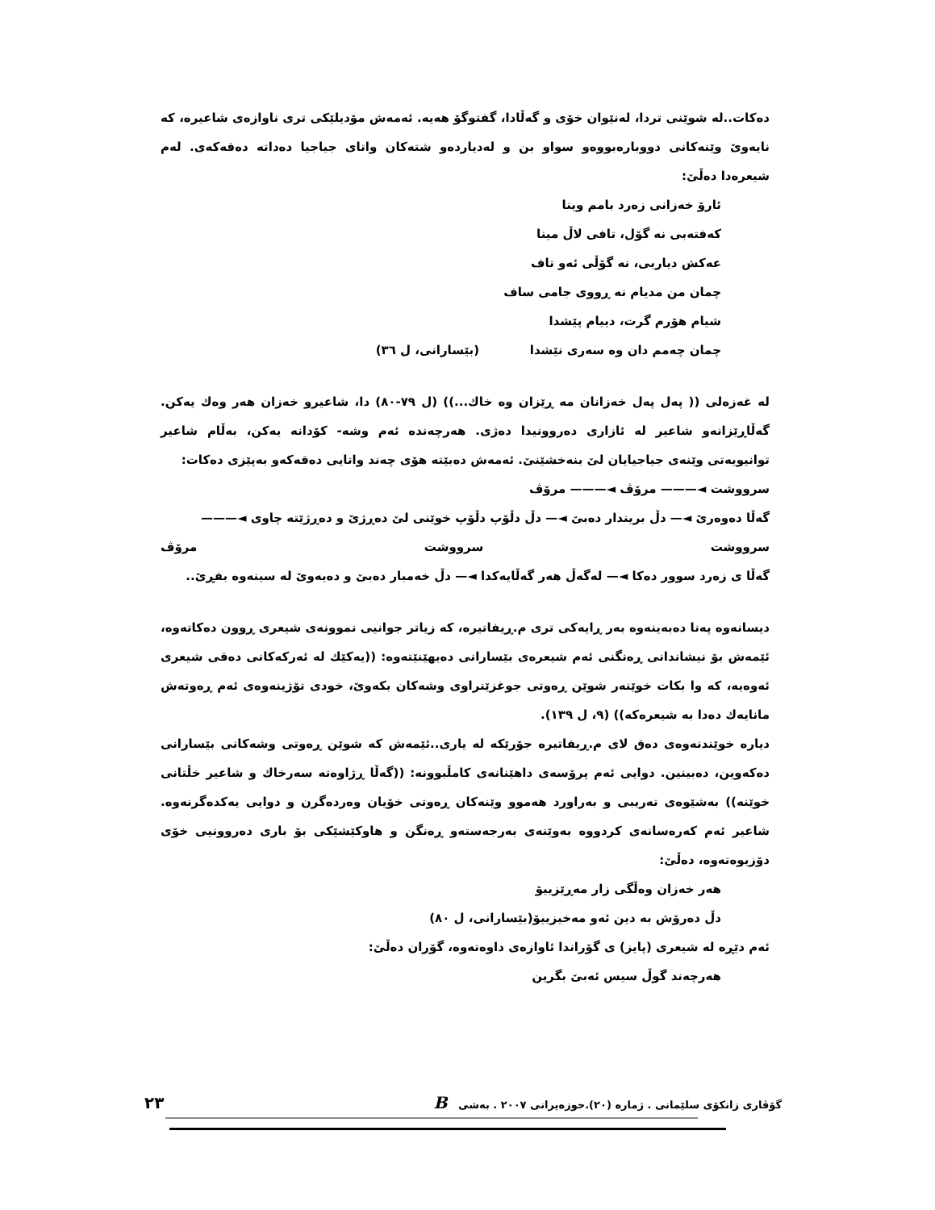دەکات..لە شوێنی تردا، لەنێوان خۆی و گەڵادا، گفتوگۆ هەیە. ئەمەش مۆدیلێکی تری ناوازەی شاعیرە، کە نایەوێ وێنەکانی دووبارەبووەو سواو بن و لەدیاردەو شتەکان واتای جیاجیا دەداتە دەقەکەی. لەم شیعرەدا دەڵێ:
ئارۆ خەزانی زەرد بامم وینا
کەفتەبی نە گۆل، تافی لاڵ مینا
عەکش دیاربی، نە گۆڵی ئەو تاف
چمان من مدیام نە ڕووی جامی ساف
شیام هۆرم گرت، دییام پێشدا
چمان چەمم دان وە سەری نێشدا (بێسارانی، ل ٣٦)
لە غەزەلی (( پەل پەل خەزانان مە ڕێزان وە خاك...)) (ل ٧٩-٨٠) دا، شاعیرو خەزان هەر وەك یەکن. گەڵاڕێزانەو شاعیر لە ئازاری دەروونیدا دەژی. هەرچەندە ئەم وشە- کۆدانە یەکن، بەڵام شاعیر توانیویەتی وێنەی جیاجیایان لێ بنەخشێنێ. ئەمەش دەبێتە هۆی چەند واتایی دەقەکەو بەپێزی دەکات:
سرووشت ◄——— مرۆڤ ◄——— مرۆڤ
گەڵا دەوەرێ ◄— دڵ بریندار دەبێ ◄— دڵ دڵۆپ دڵۆپ خوێنی لێ دەڕژێ و دەڕژێتە چاوی ◄———
سرووشت سرووشت مرۆڤ
گەڵا ی زەرد سوور دەکا ◄— لەگەڵ هەر گەڵایەکدا ◄— دڵ خەمبار دەبێ و دەیەوێ لە سینەوە بفڕێ..
دیسانەوە پەنا دەبەینەوە بەر ڕایەکی تری م.ڕیفاتیرە، کە زیاتر جوانیی نموونەی شیعری ڕوون دەکاتەوە، ئێمەش بۆ نیشاندانی ڕەنگنی ئەم شیعرەی بێسارانی دەیهێنێتەوە: ((یەکێك لە ئەرکەکانی دەقی شیعری ئەوەیە، کە وا بکات خوێنەر شوێن ڕەوتی جوغزێنراوی وشەکان بکەوێ، خودی تۆژینەوەی ئەم ڕەوتەش مانایەك دەدا بە شیعرەکە)) (٩، ل ١٣٩).
دیارە خوێندنەوەی دەق لای م.ڕیفاتیرە جۆرێکە لە یاری..ئێمەش کە شوێن ڕەوتی وشەکانی بێسارانی دەکەوین، دەبینین. دوایی ئەم پرۆسەی داهێنانەی کامڵبوونە: ((گەڵا ڕژاوەتە سەرخاك و شاعیر خڵتانی خوێنە)) بەشێوەی تەریبی و بەراورد هەموو وێنەکان ڕەوتی خۆیان وەردەگرن و دوایی یەکدەگرنەوە. شاعیر ئەم کەرەسانەی کردووە بەوێنەی بەرجەستەو ڕەنگن و هاوکێشێکی بۆ باری دەروونیی خۆی دۆزیوەتەوە، دەڵێ:
هەر خەزان وەڵگی زار مەڕێزییۆ
دڵ دەرۆش بە دین ئەو مەخیزییۆ(بێسارانی، ل ٨٠)
ئەم دێڕە لە شیعری (پایز) ی گۆراندا ئاوازەی داوەتەوە، گۆران دەڵێ:
هەرچەند گوڵ سیس ئەبێ بگرین
گۆڤاری زانکۆی سلێمانی . ژمارە (٢٠).حوزەیرانی ٢٠٠٧ . بەشی B ٢٣